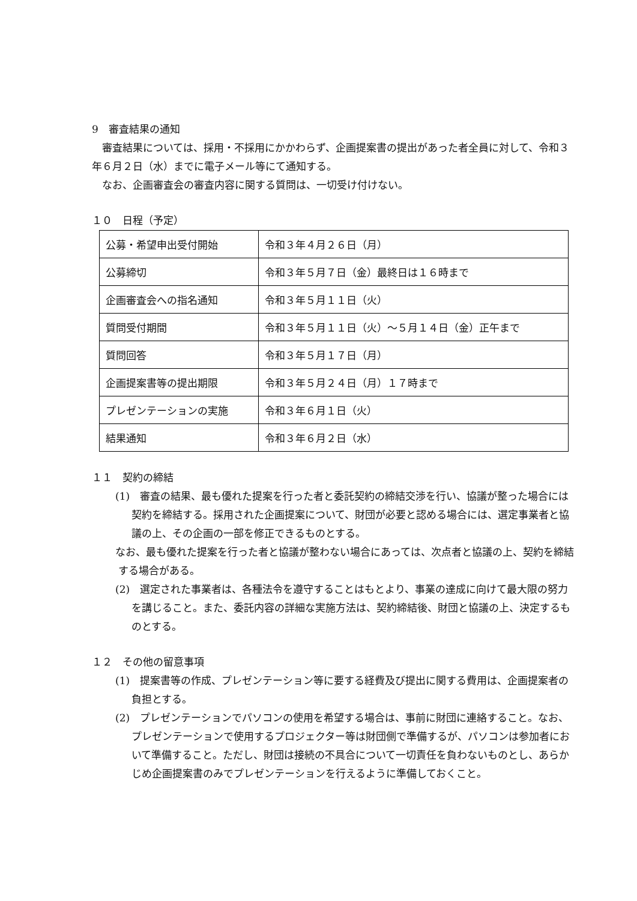9　審査結果の通知
　審査結果については、採用・不採用にかかわらず、企画提案書の提出があった者全員に対して、令和３年６月２日（水）までに電子メール等にて通知する。
　なお、企画審査会の審査内容に関する質問は、一切受け付けない。
１０　日程（予定）
| 公募・希望申出受付開始 | 令和３年４月２６日（月） |
| 公募締切 | 令和３年５月７日（金）最終日は１６時まで |
| 企画審査会への指名通知 | 令和３年５月１１日（火） |
| 質問受付期間 | 令和３年５月１１日（火）～５月１４日（金）正午まで |
| 質問回答 | 令和３年５月１７日（月） |
| 企画提案書等の提出期限 | 令和３年５月２４日（月）１７時まで |
| プレゼンテーションの実施 | 令和３年６月１日（火） |
| 結果通知 | 令和３年６月２日（水） |
１１　契約の締結
　(1)　審査の結果、最も優れた提案を行った者と委託契約の締結交渉を行い、協議が整った場合には契約を締結する。採用された企画提案について、財団が必要と認める場合には、選定事業者と協議の上、その企画の一部を修正できるものとする。
　なお、最も優れた提案を行った者と協議が整わない場合にあっては、次点者と協議の上、契約を締結する場合がある。
　(2)　選定された事業者は、各種法令を遵守することはもとより、事業の達成に向けて最大限の努力を講じること。また、委託内容の詳細な実施方法は、契約締結後、財団と協議の上、決定するものとする。
１２　その他の留意事項
　(1)　提案書等の作成、プレゼンテーション等に要する経費及び提出に関する費用は、企画提案者の負担とする。
　(2)　プレゼンテーションでパソコンの使用を希望する場合は、事前に財団に連絡すること。なお、プレゼンテーションで使用するプロジェクター等は財団側で準備するが、パソコンは参加者において準備すること。ただし、財団は接続の不具合について一切責任を負わないものとし、あらかじめ企画提案書のみでプレゼンテーションを行えるように準備しておくこと。